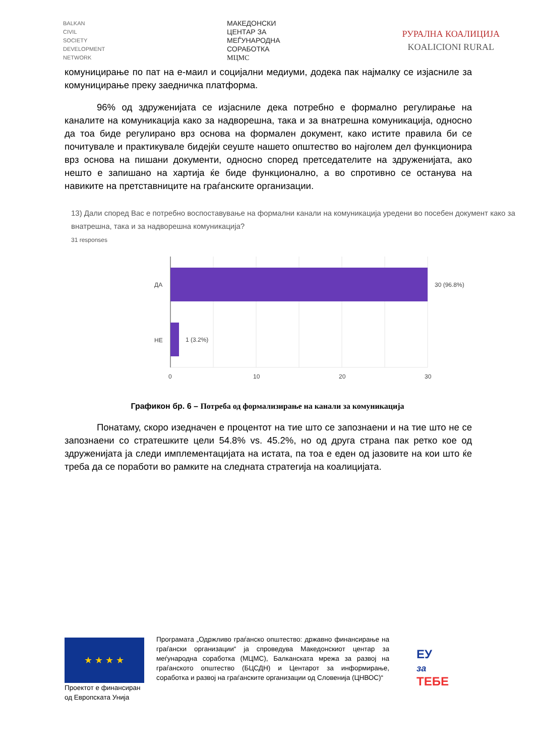BALKAN
CIVIL
SOCIETY
DEVELOPMENT
NETWORK
МАКЕДОНСКИ
ЦЕНТАР ЗА
МЕЃУНАРОДНА
СОРАБОТКА
МЦМС
РУРАЛНА КОАЛИЦИЈА
KOALICIONI RURAL
комуницирање по пат на е-маил и социјални медиуми, додека пак најмалку се изјасниле за комуницирање преку заедничка платформа.
96% од здруженијата се изјасниле дека потребно е формално регулирање на каналите на комуникација како за надворешна, така и за внатрешна комуникација, односно да тоа биде регулирано врз основа на формален документ, како истите правила би се почитувале и практикувале бидејќи сеуште нашето општество во најголем дел функционира врз основа на пишани документи, односно според претседателите на здруженијата, ако нешто е запишано на хартија ќе биде функционално, а во спротивно се останува на навиките на претставниците на граѓанските организации.
13) Дали според Вас е потребно воспоставување на формални канали на комуникација уредени во посебен документ како за внатрешна, така и за надворешна комуникација?
31 responses
ДА
НЕ
30 (96.8%)
1 (3.2%)
0
10
20
30
Графикон бр. 6 – Потреба од формализирање на канали за комуникација
Понатаму, скоро изедначен е процентот на тие што се запознаени и на тие што не се запознаени со стратешките цели 54.8% vs. 45.2%, но од друга страна пак ретко кое од здруженијата ја следи имплементацијата на истата, па тоа е еден од јазовите на кои што ќе треба да се поработи во рамките на следната стратегија на коалицијата.
★ ★ ★ ★
Проектот е финансиран од Европската Унија
Програмата „Одржливо граѓанско општество: државно финансирање на граѓански организации“ ја спроведува Македонскиот центар за меѓународна соработка (МЦМС), Балканската мрежа за развој на граѓанското општество (БЦСДН) и Центарот за информирање, соработка и развој на граѓанските организации од Словенија (ЦНВОС)“
ЕУ
за
ТЕБЕ